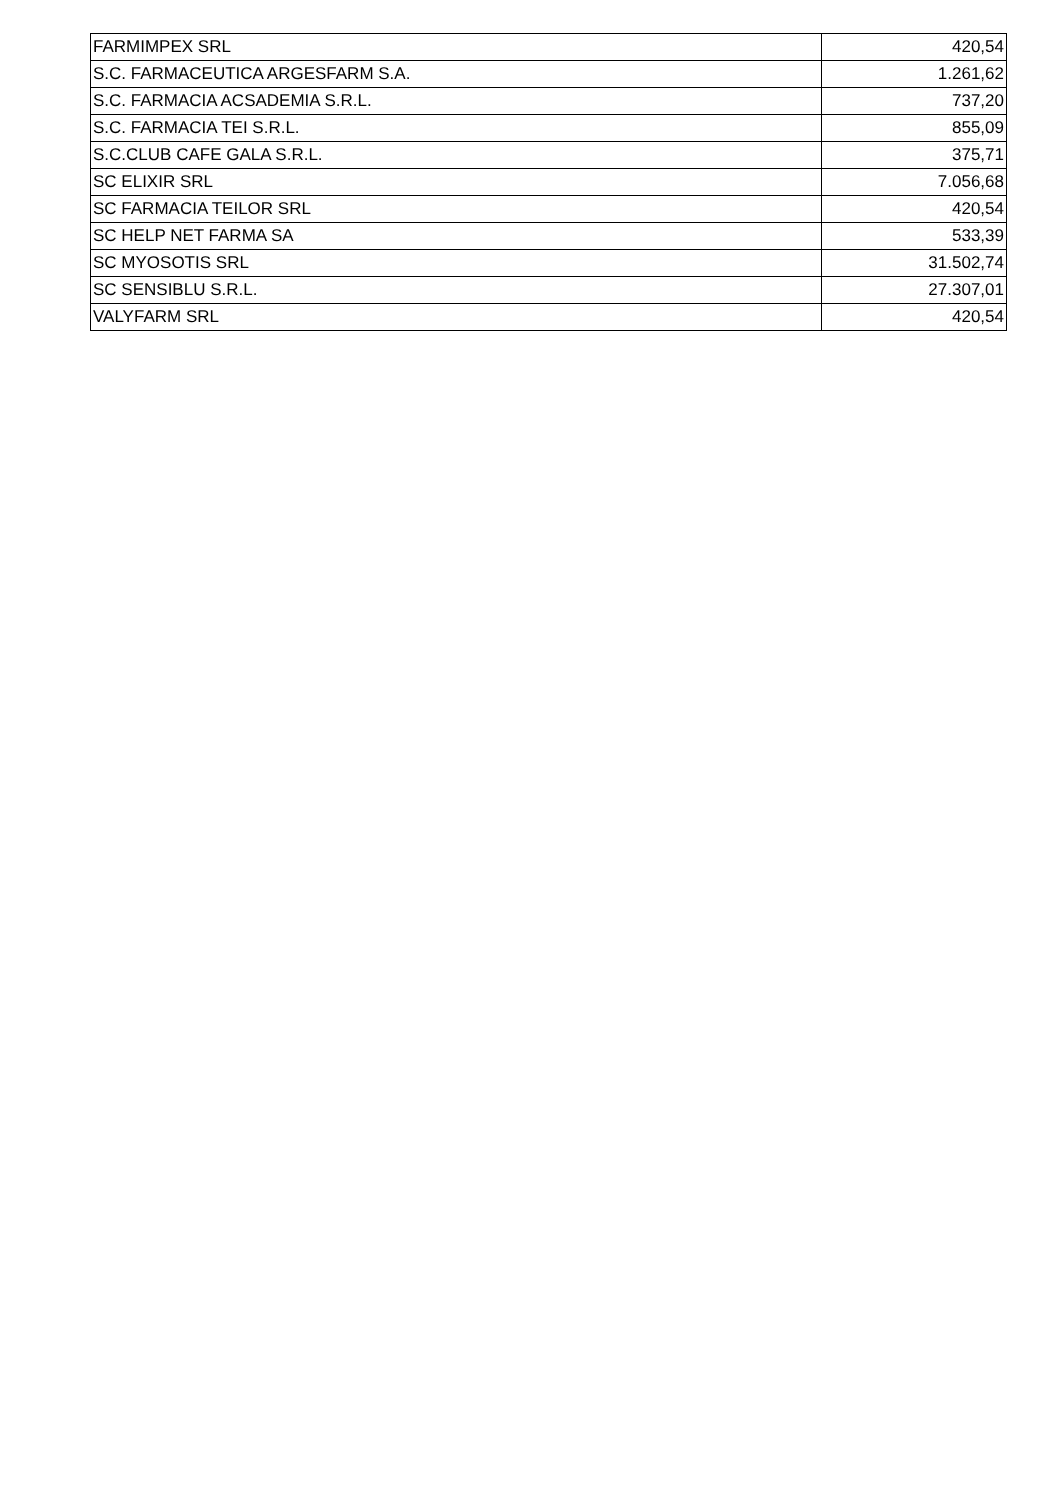| FARMIMPEX SRL | 420,54 |
| S.C. FARMACEUTICA ARGESFARM S.A. | 1.261,62 |
| S.C. FARMACIA ACSADEMIA S.R.L. | 737,20 |
| S.C. FARMACIA TEI S.R.L. | 855,09 |
| S.C.CLUB CAFE GALA S.R.L. | 375,71 |
| SC ELIXIR SRL | 7.056,68 |
| SC FARMACIA TEILOR SRL | 420,54 |
| SC HELP NET FARMA SA | 533,39 |
| SC MYOSOTIS SRL | 31.502,74 |
| SC SENSIBLU S.R.L. | 27.307,01 |
| VALYFARM SRL | 420,54 |